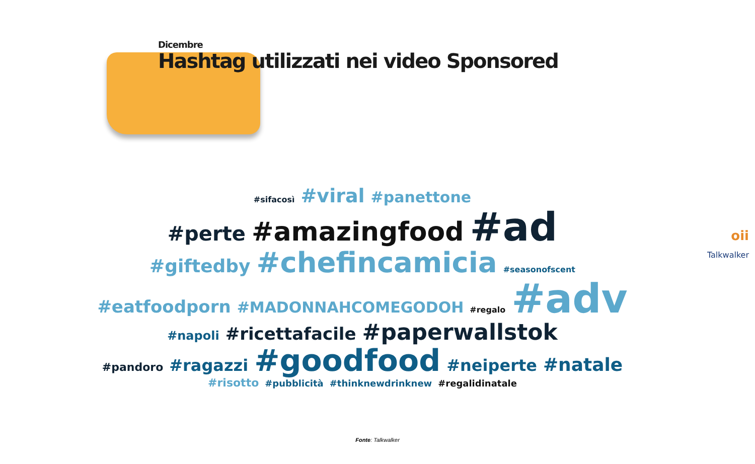Dicembre
Hashtag utilizzati nei video Sponsored
#sifacosì #viral #panettone
#perte #amazingfood #ad
#giftedby #chefincamicia #seasonofscent
#eatfoodporn #MADONNAHCOMEGODOH #regalo #adv
#napoli #ricettafacile #paperwallstok
#pandoro #ragazzi #goodfood #neiperte #natale
#risotto #pubblicità #thinknewdrinknew #regalidinatale
oii
Talkwalker
Fonte: Talkwalker